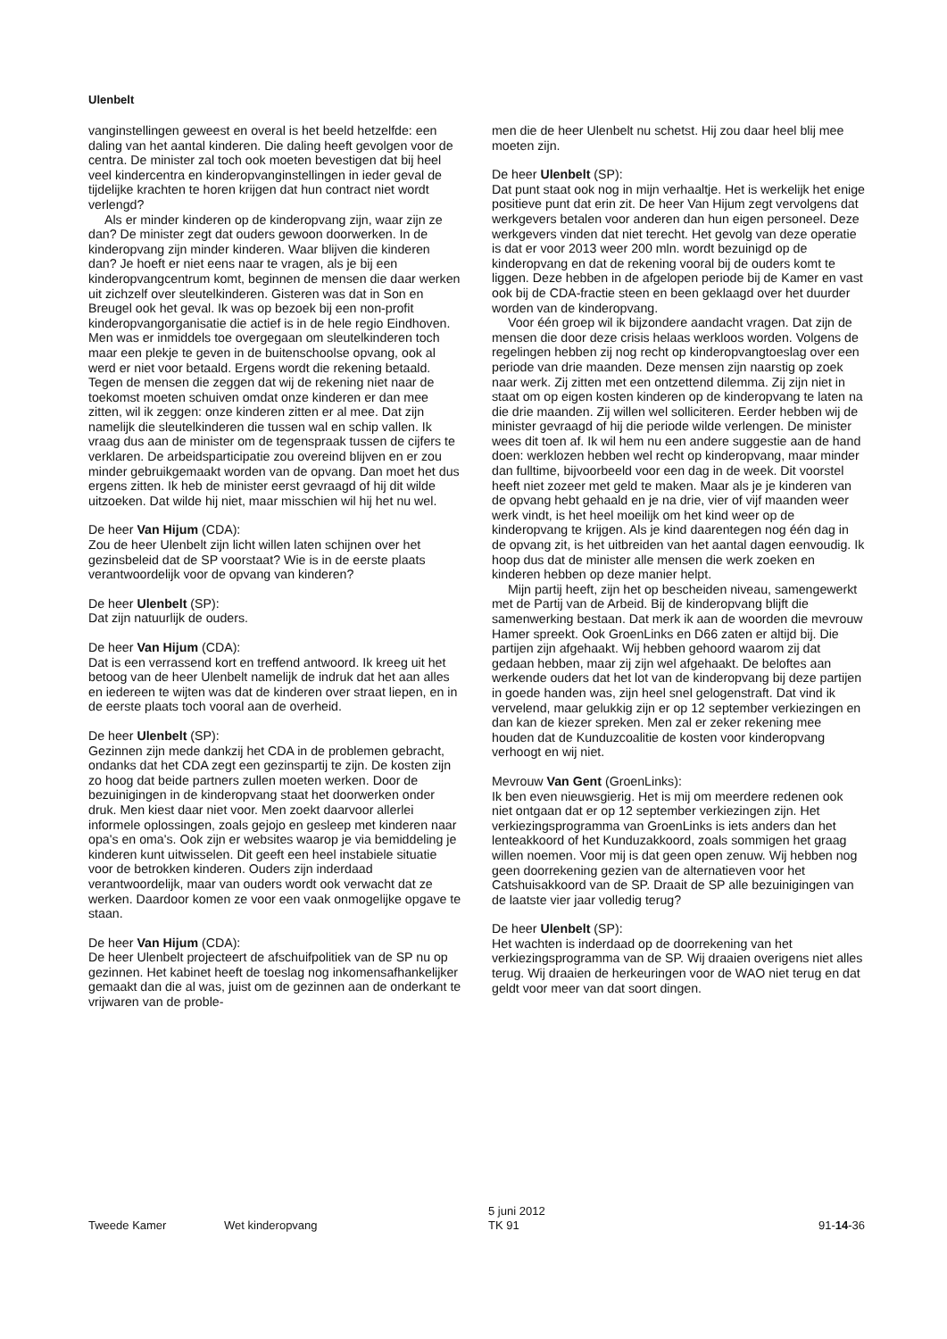Ulenbelt
vanginstellingen geweest en overal is het beeld hetzelfde: een daling van het aantal kinderen. Die daling heeft gevolgen voor de centra. De minister zal toch ook moeten bevestigen dat bij heel veel kindercentra en kinderopvanginstellingen in ieder geval de tijdelijke krachten te horen krijgen dat hun contract niet wordt verlengd?
Als er minder kinderen op de kinderopvang zijn, waar zijn ze dan? De minister zegt dat ouders gewoon doorwerken. In de kinderopvang zijn minder kinderen. Waar blijven die kinderen dan? Je hoeft er niet eens naar te vragen, als je bij een kinderopvangcentrum komt, beginnen de mensen die daar werken uit zichzelf over sleutelkinderen. Gisteren was dat in Son en Breugel ook het geval. Ik was op bezoek bij een non-profit kinderopvangorganisatie die actief is in de hele regio Eindhoven. Men was er inmiddels toe overgegaan om sleutelkinderen toch maar een plekje te geven in de buitenschoolse opvang, ook al werd er niet voor betaald. Ergens wordt die rekening betaald. Tegen de mensen die zeggen dat wij de rekening niet naar de toekomst moeten schuiven omdat onze kinderen er dan mee zitten, wil ik zeggen: onze kinderen zitten er al mee. Dat zijn namelijk die sleutelkinderen die tussen wal en schip vallen. Ik vraag dus aan de minister om de tegenspraak tussen de cijfers te verklaren. De arbeidsparticipatie zou overeind blijven en er zou minder gebruikgemaakt worden van de opvang. Dan moet het dus ergens zitten. Ik heb de minister eerst gevraagd of hij dit wilde uitzoeken. Dat wilde hij niet, maar misschien wil hij het nu wel.
De heer Van Hijum (CDA):
Zou de heer Ulenbelt zijn licht willen laten schijnen over het gezinsbeleid dat de SP voorstaat? Wie is in de eerste plaats verantwoordelijk voor de opvang van kinderen?
De heer Ulenbelt (SP):
Dat zijn natuurlijk de ouders.
De heer Van Hijum (CDA):
Dat is een verrassend kort en treffend antwoord. Ik kreeg uit het betoog van de heer Ulenbelt namelijk de indruk dat het aan alles en iedereen te wijten was dat de kinderen over straat liepen, en in de eerste plaats toch vooral aan de overheid.
De heer Ulenbelt (SP):
Gezinnen zijn mede dankzij het CDA in de problemen gebracht, ondanks dat het CDA zegt een gezinspartij te zijn. De kosten zijn zo hoog dat beide partners zullen moeten werken. Door de bezuinigingen in de kinderopvang staat het doorwerken onder druk. Men kiest daar niet voor. Men zoekt daarvoor allerlei informele oplossingen, zoals gejojo en gesleep met kinderen naar opa's en oma's. Ook zijn er websites waarop je via bemiddeling je kinderen kunt uitwisselen. Dit geeft een heel instabiele situatie voor de betrokken kinderen. Ouders zijn inderdaad verantwoordelijk, maar van ouders wordt ook verwacht dat ze werken. Daardoor komen ze voor een vaak onmogelijke opgave te staan.
De heer Van Hijum (CDA):
De heer Ulenbelt projecteert de afschuifpolitiek van de SP nu op gezinnen. Het kabinet heeft de toeslag nog inkomensafhankelijker gemaakt dan die al was, juist om de gezinnen aan de onderkant te vrijwaren van de proble-
men die de heer Ulenbelt nu schetst. Hij zou daar heel blij mee moeten zijn.
De heer Ulenbelt (SP):
Dat punt staat ook nog in mijn verhaaltje. Het is werkelijk het enige positieve punt dat erin zit. De heer Van Hijum zegt vervolgens dat werkgevers betalen voor anderen dan hun eigen personeel. Deze werkgevers vinden dat niet terecht. Het gevolg van deze operatie is dat er voor 2013 weer 200 mln. wordt bezuinigd op de kinderopvang en dat de rekening vooral bij de ouders komt te liggen. Deze hebben in de afgelopen periode bij de Kamer en vast ook bij de CDA-fractie steen en been geklaagd over het duurder worden van de kinderopvang.
Voor één groep wil ik bijzondere aandacht vragen. Dat zijn de mensen die door deze crisis helaas werkloos worden. Volgens de regelingen hebben zij nog recht op kinderopvangtoeslag over een periode van drie maanden. Deze mensen zijn naarstig op zoek naar werk. Zij zitten met een ontzettend dilemma. Zij zijn niet in staat om op eigen kosten kinderen op de kinderopvang te laten na die drie maanden. Zij willen wel solliciteren. Eerder hebben wij de minister gevraagd of hij die periode wilde verlengen. De minister wees dit toen af. Ik wil hem nu een andere suggestie aan de hand doen: werklozen hebben wel recht op kinderopvang, maar minder dan fulltime, bijvoorbeeld voor een dag in de week. Dit voorstel heeft niet zozeer met geld te maken. Maar als je je kinderen van de opvang hebt gehaald en je na drie, vier of vijf maanden weer werk vindt, is het heel moeilijk om het kind weer op de kinderopvang te krijgen. Als je kind daarentegen nog één dag in de opvang zit, is het uitbreiden van het aantal dagen eenvoudig. Ik hoop dus dat de minister alle mensen die werk zoeken en kinderen hebben op deze manier helpt.
Mijn partij heeft, zijn het op bescheiden niveau, samengewerkt met de Partij van de Arbeid. Bij de kinderopvang blijft die samenwerking bestaan. Dat merk ik aan de woorden die mevrouw Hamer spreekt. Ook GroenLinks en D66 zaten er altijd bij. Die partijen zijn afgehaakt. Wij hebben gehoord waarom zij dat gedaan hebben, maar zij zijn wel afgehaakt. De beloftes aan werkende ouders dat het lot van de kinderopvang bij deze partijen in goede handen was, zijn heel snel gelogenstraft. Dat vind ik vervelend, maar gelukkig zijn er op 12 september verkiezingen en dan kan de kiezer spreken. Men zal er zeker rekening mee houden dat de Kunduzcoalitie de kosten voor kinderopvang verhoogt en wij niet.
Mevrouw Van Gent (GroenLinks):
Ik ben even nieuwsgierig. Het is mij om meerdere redenen ook niet ontgaan dat er op 12 september verkiezingen zijn. Het verkiezingsprogramma van GroenLinks is iets anders dan het lenteakkoord of het Kunduzakkoord, zoals sommigen het graag willen noemen. Voor mij is dat geen open zenuw. Wij hebben nog geen doorrekening gezien van de alternatieven voor het Catshuisakkoord van de SP. Draait de SP alle bezuinigingen van de laatste vier jaar volledig terug?
De heer Ulenbelt (SP):
Het wachten is inderdaad op de doorrekening van het verkiezingsprogramma van de SP. Wij draaien overigens niet alles terug. Wij draaien de herkeuringen voor de WAO niet terug en dat geldt voor meer van dat soort dingen.
Tweede Kamer Wet kinderopvang
5 juni 2012
TK 91
91-14-36